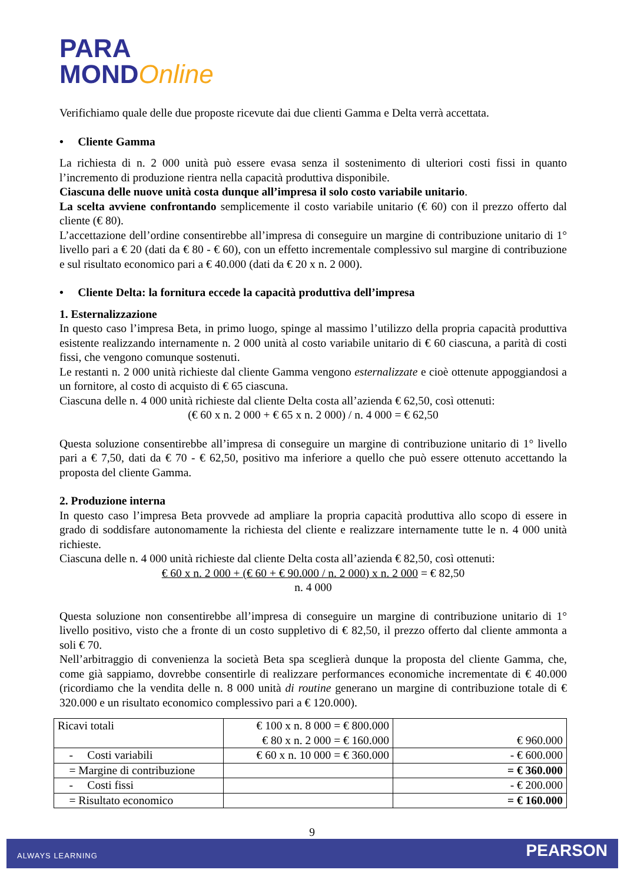PARA
MONDOnline
Verifichiamo quale delle due proposte ricevute dai due clienti Gamma e Delta verrà accettata.
• Cliente Gamma
La richiesta di n. 2 000 unità può essere evasa senza il sostenimento di ulteriori costi fissi in quanto l’incremento di produzione rientra nella capacità produttiva disponibile.
Ciascuna delle nuove unità costa dunque all’impresa il solo costo variabile unitario.
La scelta avviene confrontando semplicemente il costo variabile unitario (€ 60) con il prezzo offerto dal cliente (€ 80).
L’accettazione dell’ordine consentirebbe all’impresa di conseguire un margine di contribuzione unitario di 1° livello pari a € 20 (dati da € 80 - € 60), con un effetto incrementale complessivo sul margine di contribuzione e sul risultato economico pari a € 40.000 (dati da € 20 x n. 2 000).
• Cliente Delta: la fornitura eccede la capacità produttiva dell’impresa
1. Esternalizzazione
In questo caso l’impresa Beta, in primo luogo, spinge al massimo l’utilizzo della propria capacità produttiva esistente realizzando internamente n. 2 000 unità al costo variabile unitario di € 60 ciascuna, a parità di costi fissi, che vengono comunque sostenuti.
Le restanti n. 2 000 unità richieste dal cliente Gamma vengono esternalizzate e cioè ottenute appoggiandosi a un fornitore, al costo di acquisto di € 65 ciascuna.
Ciascuna delle n. 4 000 unità richieste dal cliente Delta costa all’azienda € 62,50, così ottenuti:
(€ 60 x n. 2 000 + € 65 x n. 2 000) / n. 4 000 = € 62,50
Questa soluzione consentirebbe all’impresa di conseguire un margine di contribuzione unitario di 1° livello pari a € 7,50, dati da € 70 - € 62,50, positivo ma inferiore a quello che può essere ottenuto accettando la proposta del cliente Gamma.
2. Produzione interna
In questo caso l’impresa Beta provvede ad ampliare la propria capacità produttiva allo scopo di essere in grado di soddisfare autonomamente la richiesta del cliente e realizzare internamente tutte le n. 4 000 unità richieste.
Ciascuna delle n. 4 000 unità richieste dal cliente Delta costa all’azienda € 82,50, così ottenuti:
€ 60 x n. 2 000 + (€ 60 + € 90.000 / n. 2 000) x n. 2 000 = € 82,50
n. 4 000
Questa soluzione non consentirebbe all’impresa di conseguire un margine di contribuzione unitario di 1° livello positivo, visto che a fronte di un costo suppletivo di € 82,50, il prezzo offerto dal cliente ammonta a soli € 70.
Nell’arbitraggio di convenienza la società Beta spa sceglierà dunque la proposta del cliente Gamma, che, come già sappiamo, dovrebbe consentirle di realizzare performances economiche incrementate di € 40.000 (ricordiamo che la vendita delle n. 8 000 unità di routine generano un margine di contribuzione totale di € 320.000 e un risultato economico complessivo pari a € 120.000).
| Ricavi totali | € 100 x n. 8 000 = € 800.000 € 80 x n. 2 000 = € 160.000 | € 960.000 |
| - Costi variabili | € 60 x n. 10 000 = € 360.000 | - € 600.000 |
| = Margine di contribuzione | | = € 360.000 |
| - Costi fissi | | - € 200.000 |
| = Risultato economico | | = € 160.000 |
9
ALWAYS LEARNING PEARSON